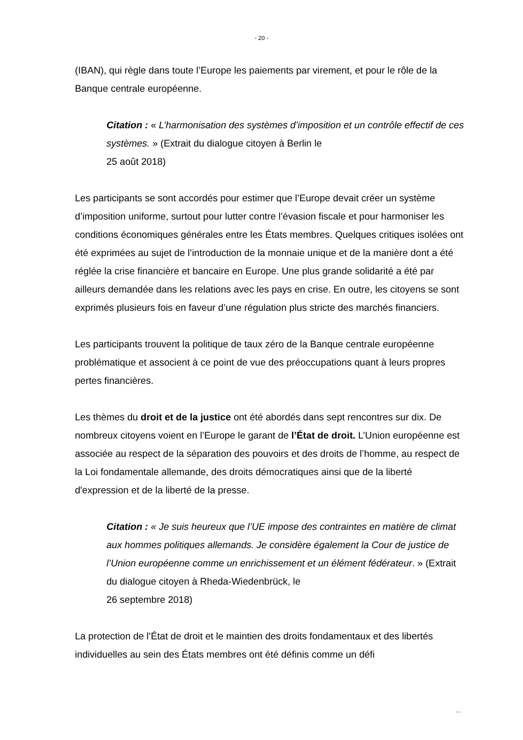- 20 -
(IBAN), qui règle dans toute l’Europe les paiements par virement, et pour le rôle de la Banque centrale européenne.
Citation : « L’harmonisation des systèmes d’imposition et un contrôle effectif de ces systèmes. » (Extrait du dialogue citoyen à Berlin le
25 août 2018)
Les participants se sont accordés pour estimer que l’Europe devait créer un système d’imposition uniforme, surtout pour lutter contre l’évasion fiscale et pour harmoniser les conditions économiques générales entre les États membres. Quelques critiques isolées ont été exprimées au sujet de l’introduction de la monnaie unique et de la manière dont a été réglée la crise financière et bancaire en Europe. Une plus grande solidarité a été par ailleurs demandée dans les relations avec les pays en crise. En outre, les citoyens se sont exprimés plusieurs fois en faveur d’une régulation plus stricte des marchés financiers.
Les participants trouvent la politique de taux zéro de la Banque centrale européenne problématique et associent à ce point de vue des préoccupations quant à leurs propres pertes financières.
Les thèmes du droit et de la justice ont été abordés dans sept rencontres sur dix. De nombreux citoyens voient en l’Europe le garant de l’État de droit. L’Union européenne est associée au respect de la séparation des pouvoirs et des droits de l’homme, au respect de la Loi fondamentale allemande, des droits démocratiques ainsi que de la liberté d'expression et de la liberté de la presse.
Citation : « Je suis heureux que l’UE impose des contraintes en matière de climat aux hommes politiques allemands. Je considère également la Cour de justice de l’Union européenne comme un enrichissement et un élément fédérateur. » (Extrait du dialogue citoyen à Rheda-Wiedenbrück, le
26 septembre 2018)
La protection de l’État de droit et le maintien des droits fondamentaux et des libertés individuelles au sein des États membres ont été définis comme un défi
...